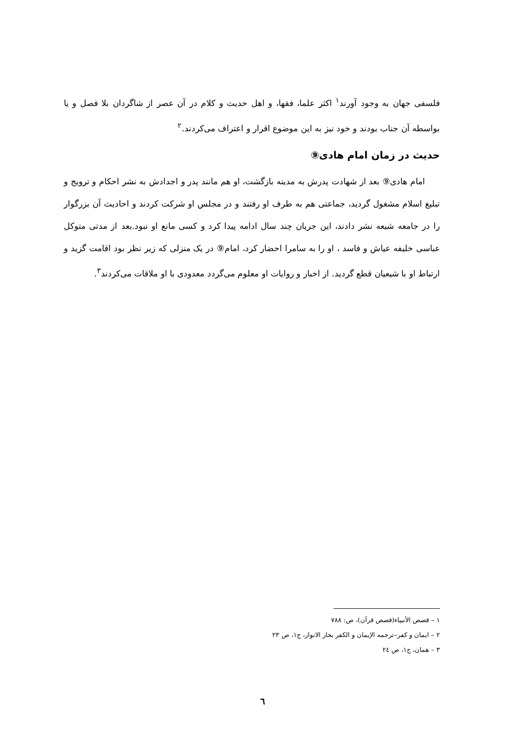فلسفی جهان به وجود آورند<sup>۱</sup> اکثر علما، فقها، و اهل حدیث و کلام در آن عصر از شاگردان بلا فصل و یا بواسطه آن جناب بودند و خود نیز به این موضوع اقرار و اعتراف می‌کردند.<sup>۲</sup>
حدیث در زمان امام هادی⑨
امام هادی⑨ بعد از شهادت پدرش به مدینه بازگشت، او هم مانند پدر و اجدادش به نشر احکام و ترویج و تبلیغ اسلام مشغول گردید، جماعتی هم به طرف او رفتند و در مجلس او شرکت کردند و احادیث آن بزرگوار را در جامعه شیعه نشر دادند، این جریان چند سال ادامه پیدا کرد و کسی مانع او نبود.بعد از مدتی متوکل عباسی خلیفه عیاش و فاسد ، او را به سامرا احضار کرد، امام⑨ در یک منزلی که زیر نظر بود اقامت گزید و ارتباط او با شیعیان قطع گردید. از اخبار و روایات او معلوم می‌گردد معدودی با او ملاقات می‌کردند<sup>۳</sup>.
۱ – قصص الأنبیاء(قصص قرآن)، ص: ۷۸۸
۲ – ایمان و کفر–ترجمه الإیمان و الکفر بحار الانوار، ج۱، ص ۲۳
۳ – همان، ج۱، ص ۲٤
٦